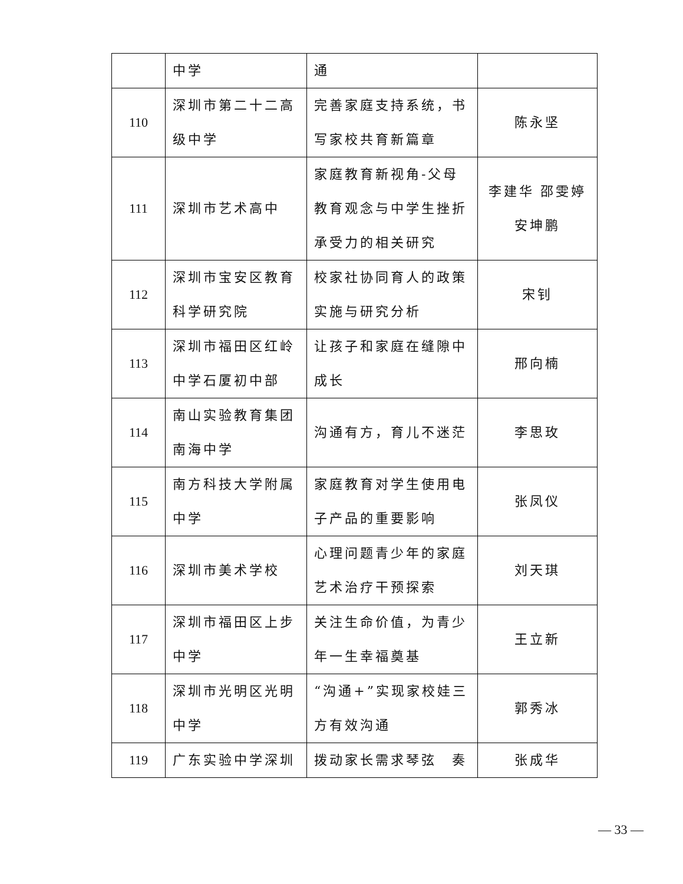| | 中学 | 通 | |
| 110 | 深圳市第二十二高级中学 | 完善家庭支持系统，书写家校共育新篇章 | 陈永坚 |
| 111 | 深圳市艺术高中 | 家庭教育新视角-父母教育观念与中学生挫折承受力的相关研究 | 李建华 邵雯婷 安坤鹏 |
| 112 | 深圳市宝安区教育科学研究院 | 校家社协同育人的政策实施与研究分析 | 宋钊 |
| 113 | 深圳市福田区红岭中学石厦初中部 | 让孩子和家庭在缝隙中成长 | 邢向楠 |
| 114 | 南山实验教育集团南海中学 | 沟通有方，育儿不迷茫 | 李思玫 |
| 115 | 南方科技大学附属中学 | 家庭教育对学生使用电子产品的重要影响 | 张凤仪 |
| 116 | 深圳市美术学校 | 心理问题青少年的家庭艺术治疗干预探索 | 刘天琪 |
| 117 | 深圳市福田区上步中学 | 关注生命价值，为青少年一生幸福奠基 | 王立新 |
| 118 | 深圳市光明区光明中学 | “沟通+”实现家校娃三方有效沟通 | 郭秀冰 |
| 119 | 广东实验中学深圳 | 拨动家长需求琴弦 奏 | 张成华 |
— 33 —